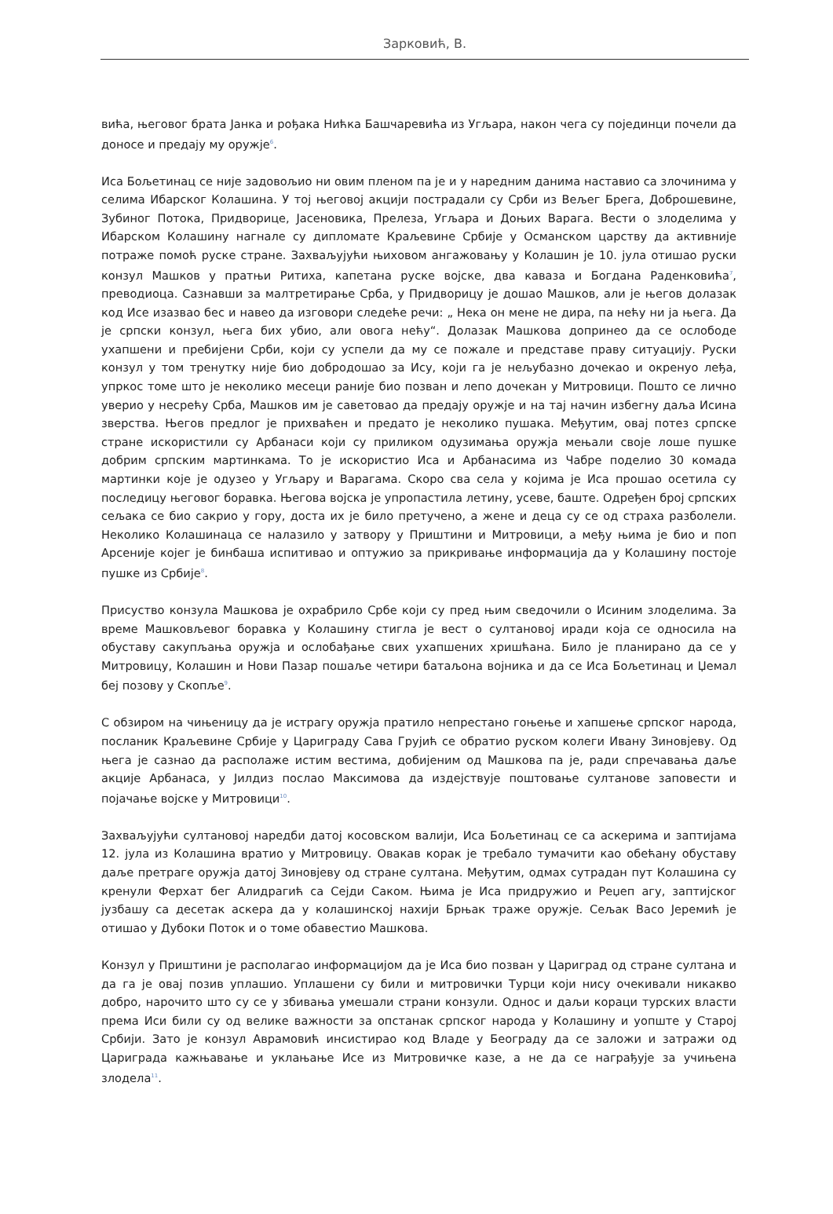Зарковић, В.
вића, његовог брата Јанка и рођака Нићка Башчаревића из Угљара, након чега су појединци почели да доносе и предају му оружје<sup>6</sup>.
Иса Бољетинац се није задовољио ни овим пленом па је и у наредним данима наставио са злочинима у селима Ибарског Колашина. У тој његовој акцији пострадали су Срби из Вељег Брега, Доброшевине, Зубиног Потока, Придворице, Јасеновика, Прелеза, Угљара и Доњих Варага. Вести о злоделима у Ибарском Колашину нагнале су дипломате Краљевине Србије у Османском царству да активније потраже помоћ руске стране. Захваљујући њиховом ангажовању у Колашин је 10. јула отишао руски конзул Машков у пратњи Ритиха, капетана руске војске, два каваза и Богдана Раденковића<sup>7</sup>, преводиоца. Сазнавши за малтретирање Срба, у Придворицу је дошао Машков, али је његов долазак код Исе изазвао бес и навео да изговори следеће речи: „ Нека он мене не дира, па нећу ни ја њега. Да је српски конзул, њега бих убио, али овога нећу“. Долазак Машкова допринео да се ослободе ухапшени и пребијени Срби, који су успели да му се пожале и представе праву ситуацију. Руски конзул у том тренутку није био добродошао за Ису, који га је нељубазно дочекао и окренуо леђа, упркос томе што је неколико месеци раније био позван и лепо дочекан у Митровици. Пошто се лично уверио у несрећу Срба, Машков им је саветовао да предају оружје и на тај начин избегну даља Исина зверства. Његов предлог је прихваћен и предато је неколико пушака. Међутим, овај потез српске стране искористили су Арбанаси који су приликом одузимања оружја мењали своје лоше пушке добрим српским мартинкама. То је искористио Иса и Арбанасима из Чабре поделио 30 комада мартинки које је одузео у Угљару и Варагама. Скоро сва села у којима је Иса прошао осетила су последицу његовог боравка. Његова војска је упропастила летину, усеве, баште. Одређен број српских сељака се био сакрио у гору, доста их је било претучено, а жене и деца су се од страха разболели. Неколико Колашинаца се налазило у затвору у Приштини и Митровици, а међу њима је био и поп Арсеније којег је бинбаша испитивао и оптужио за прикривање информација да у Колашину постоје пушке из Србије<sup>8</sup>.
Присуство конзула Машкова је охрабрило Србе који су пред њим сведочили о Исиним злоделима. За време Машковљевог боравка у Колашину стигла је вест о султановој иради која се односила на обуставу сакупљања оружја и ослобађање свих ухапшених хришћана. Било је планирано да се у Митровицу, Колашин и Нови Пазар пошаље четири батаљона војника и да се Иса Бољетинац и Џемал беј позову у Скопље<sup>9</sup>.
С обзиром на чињеницу да је истрагу оружја пратило непрестано гоњење и хапшење српског народа, посланик Краљевине Србије у Цариграду Сава Грујић се обратио руском колеги Ивану Зиновјеву. Од њега је сазнао да располаже истим вестима, добијеним од Машкова па је, ради спречавања даље акције Арбанаса, у Јилдиз послао Максимова да издејствује поштовање султанове заповести и појачање војске у Митровици<sup>10</sup>.
Захваљујући султановој наредби датој косовском валији, Иса Бољетинац се са аскерима и заптијама 12. јула из Колашина вратио у Митровицу. Овакав корак је требало тумачити као обећану обуставу даље претраге оружја датој Зиновјеву од стране султана. Међутим, одмах сутрадан пут Колашина су кренули Ферхат бег Алидрагић са Сејди Саком. Њима је Иса придружио и Реџеп агу, заптијског јузбашу са десетак аскера да у колашинској нахији Брњак траже оружје. Сељак Васо Јеремић је отишао у Дубоки Поток и о томе обавестио Машкова.
Конзул у Приштини је располагао информацијом да је Иса био позван у Цариград од стране султана и да га је овај позив уплашио. Уплашени су били и митровички Турци који нису очекивали никакво добро, нарочито што су се у збивања умешали страни конзули. Однос и даљи кораци турских власти према Иси били су од велике важности за опстанак српског народа у Колашину и уопште у Старој Србији. Зато је конзул Аврамовић инсистирао код Владе у Београду да се заложи и затражи од Цариграда кажњавање и уклањање Исе из Митровичке казе, а не да се награђује за учињена злодела<sup>11</sup>.